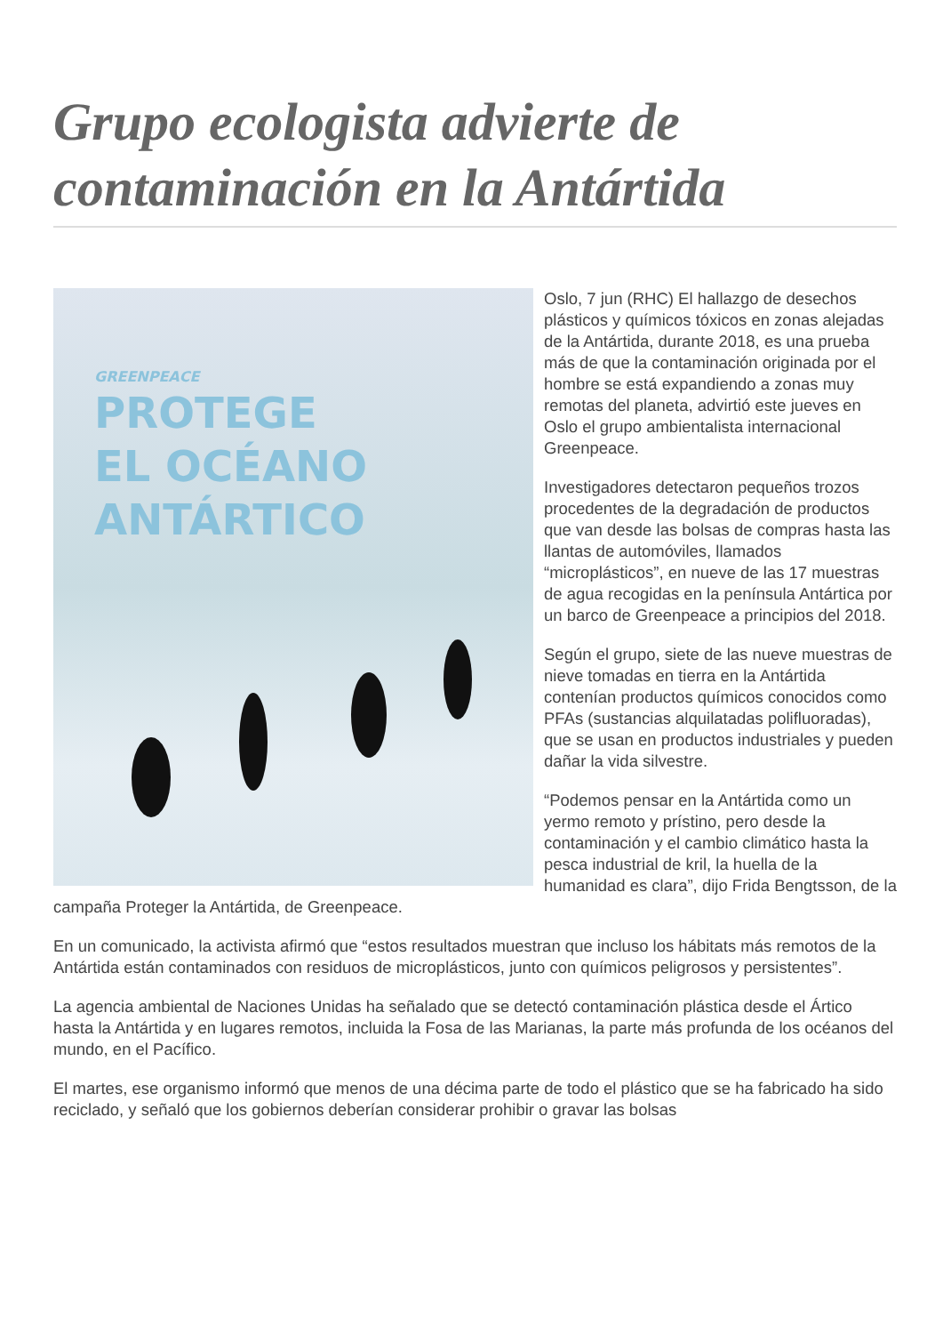Grupo ecologista advierte de contaminación en la Antártida
GREENPEACE
PROTEGE
EL OCÉANO
ANTÁRTICO
Oslo, 7 jun (RHC) El hallazgo de desechos plásticos y químicos tóxicos en zonas alejadas de la Antártida, durante 2018, es una prueba más de que la contaminación originada por el hombre se está expandiendo a zonas muy remotas del planeta, advirtió este jueves en Oslo el grupo ambientalista internacional Greenpeace.
Investigadores detectaron pequeños trozos procedentes de la degradación de productos que van desde las bolsas de compras hasta las llantas de automóviles, llamados “microplásticos”, en nueve de las 17 muestras de agua recogidas en la península Antártica por un barco de Greenpeace a principios del 2018.
Según el grupo, siete de las nueve muestras de nieve tomadas en tierra en la Antártida contenían productos químicos conocidos como PFAs (sustancias alquilatadas polifluoradas), que se usan en productos industriales y pueden dañar la vida silvestre.
“Podemos pensar en la Antártida como un yermo remoto y prístino, pero desde la contaminación y el cambio climático hasta la pesca industrial de kril, la huella de la humanidad es clara”, dijo Frida Bengtsson, de la campaña Proteger la Antártida, de Greenpeace.
En un comunicado, la activista afirmó que “estos resultados muestran que incluso los hábitats más remotos de la Antártida están contaminados con residuos de microplásticos, junto con químicos peligrosos y persistentes”.
La agencia ambiental de Naciones Unidas ha señalado que se detectó contaminación plástica desde el Ártico hasta la Antártida y en lugares remotos, incluida la Fosa de las Marianas, la parte más profunda de los océanos del mundo, en el Pacífico.
El martes, ese organismo informó que menos de una décima parte de todo el plástico que se ha fabricado ha sido reciclado, y señaló que los gobiernos deberían considerar prohibir o gravar las bolsas